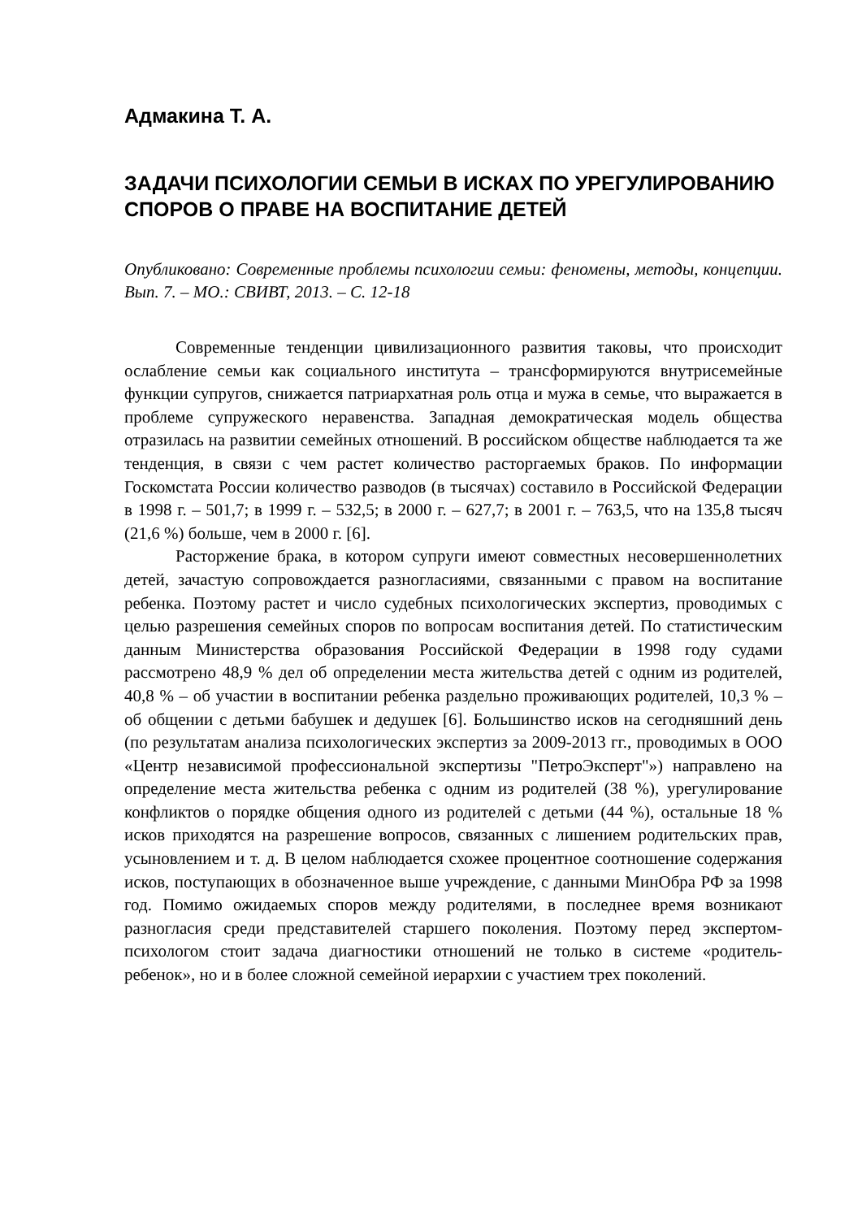Адмакина Т. А.
ЗАДАЧИ ПСИХОЛОГИИ СЕМЬИ В ИСКАХ ПО УРЕГУЛИРОВАНИЮ СПОРОВ О ПРАВЕ НА ВОСПИТАНИЕ ДЕТЕЙ
Опубликовано: Современные проблемы психологии семьи: феномены, методы, концепции. Вып. 7. – МО.: СВИВТ, 2013. – С. 12-18
Современные тенденции цивилизационного развития таковы, что происходит ослабление семьи как социального института – трансформируются внутрисемейные функции супругов, снижается патриархатная роль отца и мужа в семье, что выражается в проблеме супружеского неравенства. Западная демократическая модель общества отразилась на развитии семейных отношений. В российском обществе наблюдается та же тенденция, в связи с чем растет количество расторгаемых браков. По информации Госкомстата России количество разводов (в тысячах) составило в Российской Федерации в 1998 г. – 501,7; в 1999 г. – 532,5; в 2000 г. – 627,7; в 2001 г. – 763,5, что на 135,8 тысяч (21,6 %) больше, чем в 2000 г. [6].
Расторжение брака, в котором супруги имеют совместных несовершеннолетних детей, зачастую сопровождается разногласиями, связанными с правом на воспитание ребенка. Поэтому растет и число судебных психологических экспертиз, проводимых с целью разрешения семейных споров по вопросам воспитания детей. По статистическим данным Министерства образования Российской Федерации в 1998 году судами рассмотрено 48,9 % дел об определении места жительства детей с одним из родителей, 40,8 % – об участии в воспитании ребенка раздельно проживающих родителей, 10,3 % – об общении с детьми бабушек и дедушек [6]. Большинство исков на сегодняшний день (по результатам анализа психологических экспертиз за 2009-2013 гг., проводимых в ООО «Центр независимой профессиональной экспертизы "ПетроЭксперт"») направлено на определение места жительства ребенка с одним из родителей (38 %), урегулирование конфликтов о порядке общения одного из родителей с детьми (44 %), остальные 18 % исков приходятся на разрешение вопросов, связанных с лишением родительских прав, усыновлением и т. д. В целом наблюдается схожее процентное соотношение содержания исков, поступающих в обозначенное выше учреждение, с данными МинОбра РФ за 1998 год. Помимо ожидаемых споров между родителями, в последнее время возникают разногласия среди представителей старшего поколения. Поэтому перед экспертом-психологом стоит задача диагностики отношений не только в системе «родитель-ребенок», но и в более сложной семейной иерархии с участием трех поколений.